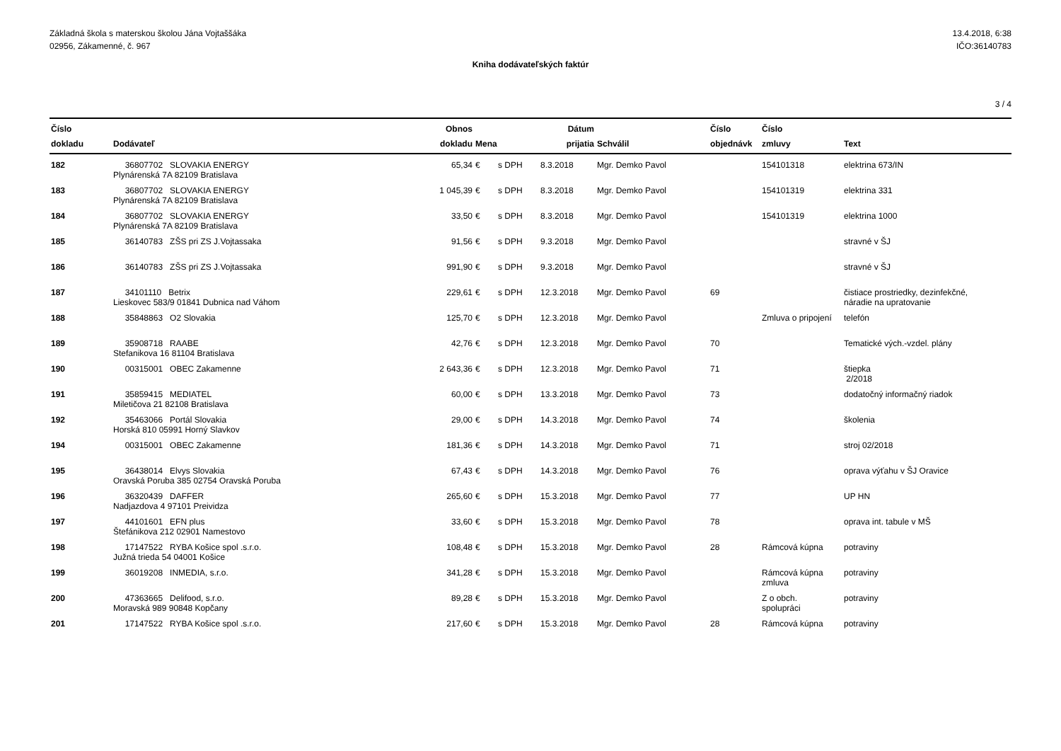Základná škola s materskou školou Jána Vojtaššáka
02956, Zákamenné, č. 967
13.4.2018, 6:38
IČO:36140783
Kniha dodávateľských faktúr
3 / 4
| Číslo dokladu | Dodávateľ | Obnos dokladu | Mena | | Dátum prijatia | Schválil | Číslo objednávk | Číslo zmluvy | Text |
| --- | --- | --- | --- | --- | --- | --- | --- | --- | --- |
| 182 | 36807702 SLOVAKIA ENERGY Plynárenská 7A 82109 Bratislava | 65,34 | € | s DPH | 8.3.2018 | Mgr. Demko Pavol | | 154101318 | elektrina 673/IN |
| 183 | 36807702 SLOVAKIA ENERGY Plynárenská 7A 82109 Bratislava | 1 045,39 | € | s DPH | 8.3.2018 | Mgr. Demko Pavol | | 154101319 | elektrina 331 |
| 184 | 36807702 SLOVAKIA ENERGY Plynárenská 7A 82109 Bratislava | 33,50 | € | s DPH | 8.3.2018 | Mgr. Demko Pavol | | 154101319 | elektrina 1000 |
| 185 | 36140783 ZŠS pri ZS J.Vojtassaka | 91,56 | € | s DPH | 9.3.2018 | Mgr. Demko Pavol | | | stravné v ŠJ |
| 186 | 36140783 ZŠS pri ZS J.Vojtassaka | 991,90 | € | s DPH | 9.3.2018 | Mgr. Demko Pavol | | | stravné v ŠJ |
| 187 | 34101110 Betrix Lieskovec 583/9 01841 Dubnica nad Váhom | 229,61 | € | s DPH | 12.3.2018 | Mgr. Demko Pavol | 69 | | čistiace prostriedky, dezinfekčné, náradie na upratovanie |
| 188 | 35848863 O2 Slovakia | 125,70 | € | s DPH | 12.3.2018 | Mgr. Demko Pavol | | Zmluva o pripojení | telefón |
| 189 | 35908718 RAABE Stefanikova 16 81104 Bratislava | 42,76 | € | s DPH | 12.3.2018 | Mgr. Demko Pavol | 70 | | Tematické vých.-vzdel. plány |
| 190 | 00315001 OBEC Zakamenne | 2 643,36 | € | s DPH | 12.3.2018 | Mgr. Demko Pavol | 71 | | štiepka 2/2018 |
| 191 | 35859415 MEDIATEL Miletičova 21 82108 Bratislava | 60,00 | € | s DPH | 13.3.2018 | Mgr. Demko Pavol | 73 | | dodatočný informačný riadok |
| 192 | 35463066 Portál Slovakia Horská 810 05991 Horný Slavkov | 29,00 | € | s DPH | 14.3.2018 | Mgr. Demko Pavol | 74 | | školenia |
| 194 | 00315001 OBEC Zakamenne | 181,36 | € | s DPH | 14.3.2018 | Mgr. Demko Pavol | 71 | | stroj 02/2018 |
| 195 | 36438014 Elvys Slovakia Oravská Poruba 385 02754 Oravská Poruba | 67,43 | € | s DPH | 14.3.2018 | Mgr. Demko Pavol | 76 | | oprava výťahu v ŠJ Oravice |
| 196 | 36320439 DAFFER Nadjazdova 4 97101 Preividza | 265,60 | € | s DPH | 15.3.2018 | Mgr. Demko Pavol | 77 | | UP HN |
| 197 | 44101601 EFN plus Štefánikova 212 02901 Namestovo | 33,60 | € | s DPH | 15.3.2018 | Mgr. Demko Pavol | 78 | | oprava int. tabule v MŠ |
| 198 | 17147522 RYBA Košice spol .s.r.o. Južná trieda 54 04001 Košice | 108,48 | € | s DPH | 15.3.2018 | Mgr. Demko Pavol | 28 | Rámcová kúpna | potraviny |
| 199 | 36019208 INMEDIA, s.r.o. | 341,28 | € | s DPH | 15.3.2018 | Mgr. Demko Pavol | | Rámcová kúpna zmluva | potraviny |
| 200 | 47363665 Delifood, s.r.o. Moravská 989 90848 Kopčany | 89,28 | € | s DPH | 15.3.2018 | Mgr. Demko Pavol | | Z o obch. spolupráci | potraviny |
| 201 | 17147522 RYBA Košice spol .s.r.o. | 217,60 | € | s DPH | 15.3.2018 | Mgr. Demko Pavol | 28 | Rámcová kúpna | potraviny |